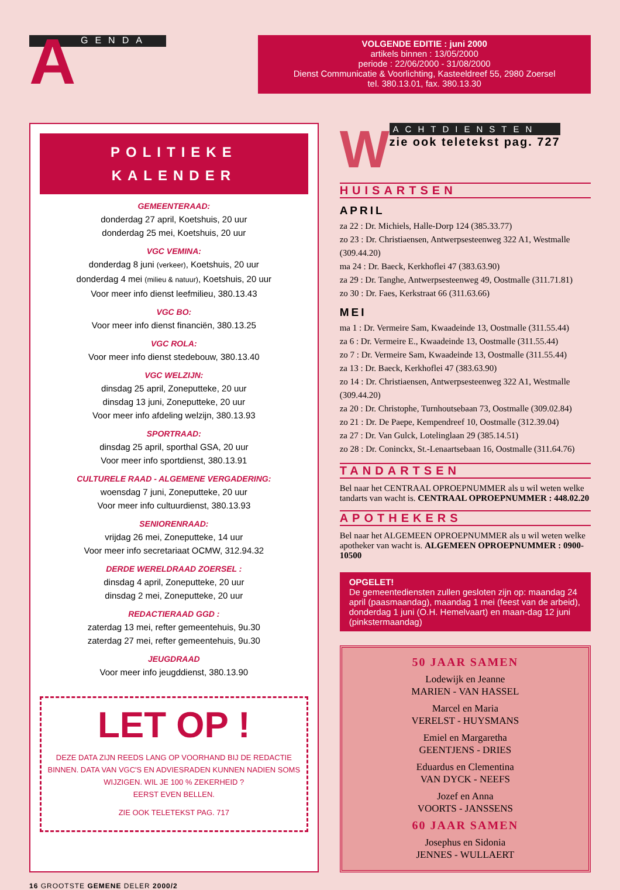GENDA
A
VOLGENDE EDITIE : juni 2000
artikels binnen : 13/05/2000
periode : 22/06/2000 - 31/08/2000
Dienst Communicatie & Voorlichting, Kasteeldreef 55, 2980 Zoersel
tel. 380.13.01, fax. 380.13.30
POLITIEKE
KALENDER
GEMEENTERAAD:
donderdag 27 april, Koetshuis, 20 uur
donderdag 25 mei, Koetshuis, 20 uur
VGC VEMINA:
donderdag 8 juni (verkeer), Koetshuis, 20 uur
donderdag 4 mei (milieu & natuur), Koetshuis, 20 uur
Voor meer info dienst leefmilieu, 380.13.43
VGC BO:
Voor meer info dienst financiën, 380.13.25
VGC ROLA:
Voor meer info dienst stedebouw, 380.13.40
VGC WELZIJN:
dinsdag 25 april, Zoneputteke, 20 uur
dinsdag 13 juni, Zoneputteke, 20 uur
Voor meer info afdeling welzijn, 380.13.93
SPORTRAAD:
dinsdag 25 april, sporthal GSA, 20 uur
Voor meer info sportdienst, 380.13.91
CULTURELE RAAD - ALGEMENE VERGADERING:
woensdag 7 juni, Zoneputteke, 20 uur
Voor meer info cultuurdienst, 380.13.93
SENIORENRAAD:
vrijdag 26 mei, Zoneputteke, 14 uur
Voor meer info secretariaat OCMW, 312.94.32
DERDE WERELDRAAD ZOERSEL :
dinsdag 4 april, Zoneputteke, 20 uur
dinsdag 2 mei, Zoneputteke, 20 uur
REDACTIERAAD GGD :
zaterdag 13 mei, refter gemeentehuis, 9u.30
zaterdag 27 mei, refter gemeentehuis, 9u.30
JEUGDRAAD
Voor meer info jeugddienst, 380.13.90
LET OP !
DEZE DATA ZIJN REEDS LANG OP VOORHAND BIJ DE REDACTIE BINNEN. DATA VAN VGC'S EN ADVIESRADEN KUNNEN NADIEN SOMS WIJZIGEN. WIL JE 100 % ZEKERHEID ?
EERST EVEN BELLEN.
ZIE OOK TELETEKST PAG. 717
W
ACHTDIENSTEN
zie ook teletekst pag. 727
HUISARTSEN
APRIL
za 22 : Dr. Michiels, Halle-Dorp 124 (385.33.77)
zo 23 : Dr. Christiaensen, Antwerpsesteenweg 322 A1, Westmalle (309.44.20)
ma 24 : Dr. Baeck, Kerkhoflei 47 (383.63.90)
za 29 : Dr. Tanghe, Antwerpsesteenweg 49, Oostmalle (311.71.81)
zo 30 : Dr. Faes, Kerkstraat 66 (311.63.66)
MEI
ma 1 : Dr. Vermeire Sam, Kwaadeinde 13, Oostmalle (311.55.44)
za 6 : Dr. Vermeire E., Kwaadeinde 13, Oostmalle (311.55.44)
zo 7 : Dr. Vermeire Sam, Kwaadeinde 13, Oostmalle (311.55.44)
za 13 : Dr. Baeck, Kerkhoflei 47 (383.63.90)
zo 14 : Dr. Christiaensen, Antwerpsesteenweg 322 A1, Westmalle (309.44.20)
za 20 : Dr. Christophe, Turnhoutsebaan 73, Oostmalle (309.02.84)
zo 21 : Dr. De Paepe, Kempendreef 10, Oostmalle (312.39.04)
za 27 : Dr. Van Gulck, Lotelinglaan 29 (385.14.51)
zo 28 : Dr. Coninckx, St.-Lenaartsebaan 16, Oostmalle (311.64.76)
TANDARTSEN
Bel naar het CENTRAAL OPROEPNUMMER als u wil weten welke tandarts van wacht is. CENTRAAL OPROEPNUMMER : 448.02.20
APOTHEKERS
Bel naar het ALGEMEEN OPROEPNUMMER als u wil weten welke apotheker van wacht is. ALGEMEEN OPROEPNUMMER : 0900-10500
OPGELET!
De gemeentediensten zullen gesloten zijn op: maandag 24 april (paasmaandag), maandag 1 mei (feest van de arbeid), donderdag 1 juni (O.H. Hemelvaart) en maan-dag 12 juni (pinkstermaandag)
50 JAAR SAMEN
Lodewijk en Jeanne
MARIEN - VAN HASSEL
Marcel en Maria
VERELST - HUYSMANS
Emiel en Margaretha
GEENTJENS - DRIES
Eduardus en Clementina
VAN DYCK - NEEFS
Jozef en Anna
VOORTS - JANSSENS
60 JAAR SAMEN
Josephus en Sidonia
JENNES - WULLAERT
16 GROOTSTE GEMENE DELER 2000/2